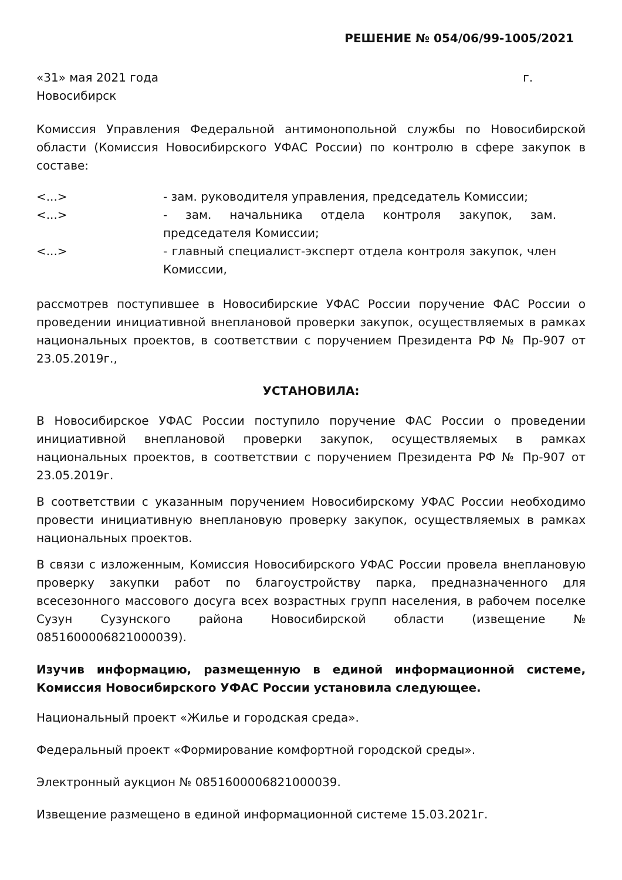РЕШЕНИЕ № 054/06/99-1005/2021
«31» мая 2021 года г.
Новосибирск
Комиссия Управления Федеральной антимонопольной службы по Новосибирской области (Комиссия Новосибирского УФАС России) по контролю в сфере закупок в составе:
<...> - зам. руководителя управления, председатель Комиссии;
<...> - зам. начальника отдела контроля закупок, зам. председателя Комиссии;
<...> - главный специалист-эксперт отдела контроля закупок, член Комиссии,
рассмотрев поступившее в Новосибирские УФАС России поручение ФАС России о проведении инициативной внеплановой проверки закупок, осуществляемых в рамках национальных проектов, в соответствии с поручением Президента РФ № Пр-907 от 23.05.2019г.,
УСТАНОВИЛА:
В Новосибирское УФАС России поступило поручение ФАС России о проведении инициативной внеплановой проверки закупок, осуществляемых в рамках национальных проектов, в соответствии с поручением Президента РФ № Пр-907 от 23.05.2019г.
В соответствии с указанным поручением Новосибирскому УФАС России необходимо провести инициативную внеплановую проверку закупок, осуществляемых в рамках национальных проектов.
В связи с изложенным, Комиссия Новосибирского УФАС России провела внеплановую проверку закупки работ по благоустройству парка, предназначенного для всесезонного массового досуга всех возрастных групп населения, в рабочем поселке Сузун Сузунского района Новосибирской области (извещение № 0851600006821000039).
Изучив информацию, размещенную в единой информационной системе, Комиссия Новосибирского УФАС России установила следующее.
Национальный проект «Жилье и городская среда».
Федеральный проект «Формирование комфортной городской среды».
Электронный аукцион № 0851600006821000039.
Извещение размещено в единой информационной системе 15.03.2021г.